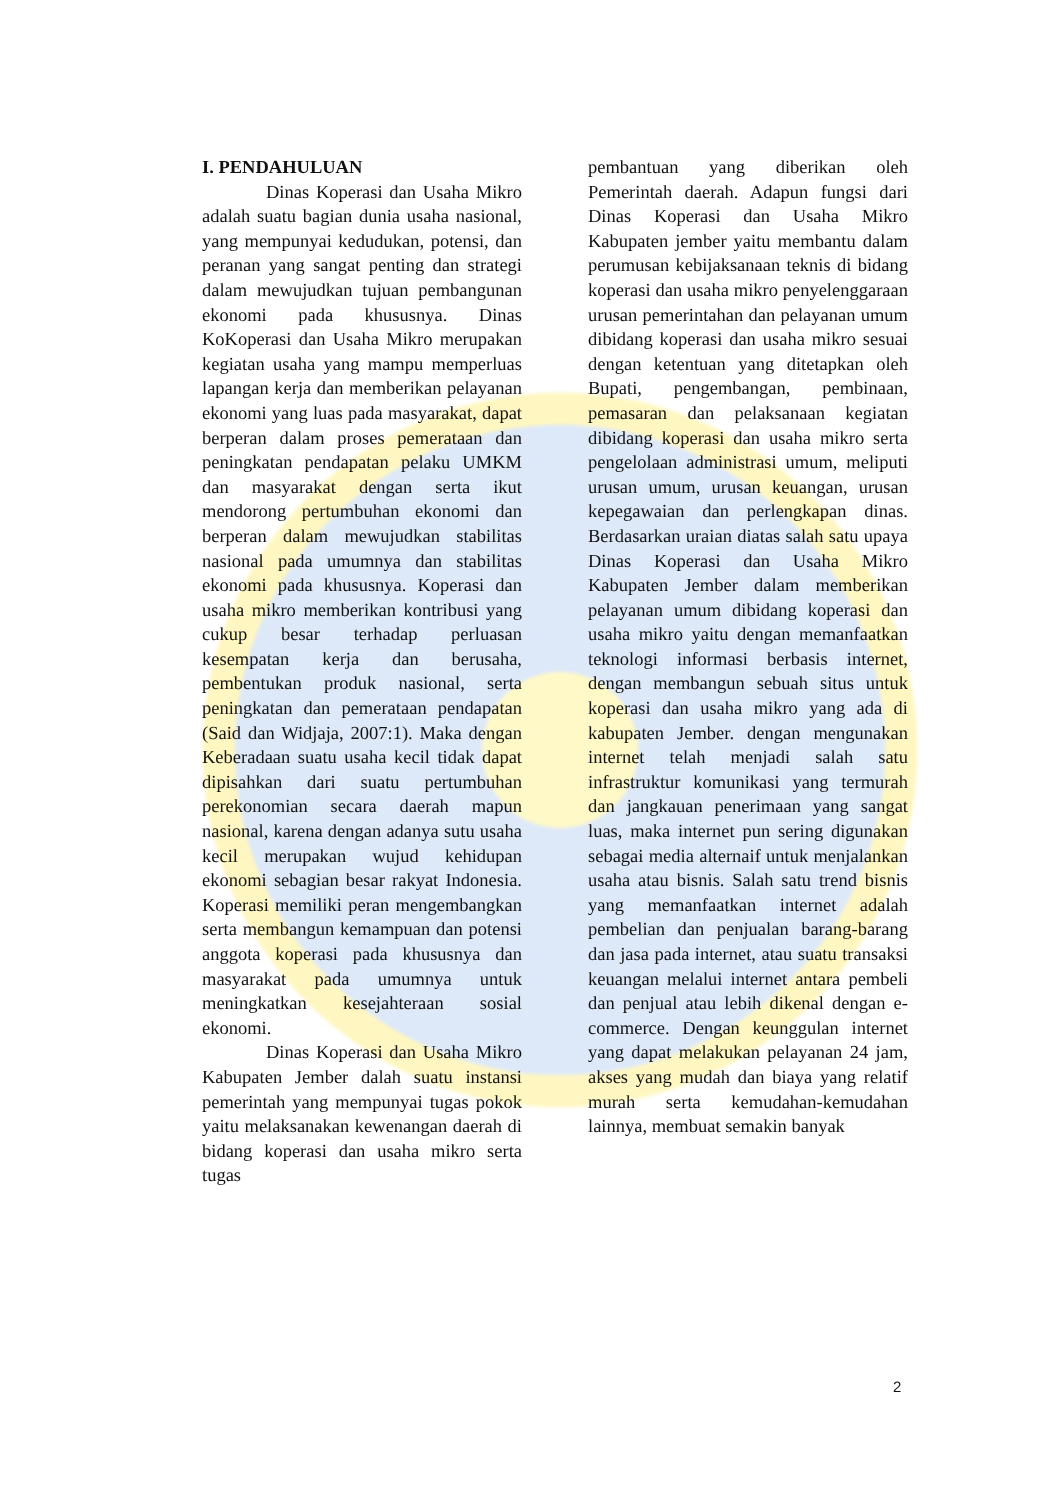I. PENDAHULUAN
Dinas Koperasi dan Usaha Mikro adalah suatu bagian dunia usaha nasional, yang mempunyai kedudukan, potensi, dan peranan yang sangat penting dan strategi dalam mewujudkan tujuan pembangunan ekonomi pada khususnya. Dinas KoKoperasi dan Usaha Mikro merupakan kegiatan usaha yang mampu memperluas lapangan kerja dan memberikan pelayanan ekonomi yang luas pada masyarakat, dapat berperan dalam proses pemerataan dan peningkatan pendapatan pelaku UMKM dan masyarakat dengan serta ikut mendorong pertumbuhan ekonomi dan berperan dalam mewujudkan stabilitas nasional pada umumnya dan stabilitas ekonomi pada khususnya. Koperasi dan usaha mikro memberikan kontribusi yang cukup besar terhadap perluasan kesempatan kerja dan berusaha, pembentukan produk nasional, serta peningkatan dan pemerataan pendapatan (Said dan Widjaja, 2007:1). Maka dengan Keberadaan suatu usaha kecil tidak dapat dipisahkan dari suatu pertumbuhan perekonomian secara daerah mapun nasional, karena dengan adanya sutu usaha kecil merupakan wujud kehidupan ekonomi sebagian besar rakyat Indonesia. Koperasi memiliki peran mengembangkan serta membangun kemampuan dan potensi anggota koperasi pada khususnya dan masyarakat pada umumnya untuk meningkatkan kesejahteraan sosial ekonomi.
Dinas Koperasi dan Usaha Mikro Kabupaten Jember dalah suatu instansi pemerintah yang mempunyai tugas pokok yaitu melaksanakan kewenangan daerah di bidang koperasi dan usaha mikro serta tugas
pembantuan yang diberikan oleh Pemerintah daerah. Adapun fungsi dari Dinas Koperasi dan Usaha Mikro Kabupaten jember yaitu membantu dalam perumusan kebijaksanaan teknis di bidang koperasi dan usaha mikro penyelenggaraan urusan pemerintahan dan pelayanan umum dibidang koperasi dan usaha mikro sesuai dengan ketentuan yang ditetapkan oleh Bupati, pengembangan, pembinaan, pemasaran dan pelaksanaan kegiatan dibidang koperasi dan usaha mikro serta pengelolaan administrasi umum, meliputi urusan umum, urusan keuangan, urusan kepegawaian dan perlengkapan dinas. Berdasarkan uraian diatas salah satu upaya Dinas Koperasi dan Usaha Mikro Kabupaten Jember dalam memberikan pelayanan umum dibidang koperasi dan usaha mikro yaitu dengan memanfaatkan teknologi informasi berbasis internet, dengan membangun sebuah situs untuk koperasi dan usaha mikro yang ada di kabupaten Jember. dengan mengunakan internet telah menjadi salah satu infrastruktur komunikasi yang termurah dan jangkauan penerimaan yang sangat luas, maka internet pun sering digunakan sebagai media alternaif untuk menjalankan usaha atau bisnis. Salah satu trend bisnis yang memanfaatkan internet adalah pembelian dan penjualan barang-barang dan jasa pada internet, atau suatu transaksi keuangan melalui internet antara pembeli dan penjual atau lebih dikenal dengan e-commerce. Dengan keunggulan internet yang dapat melakukan pelayanan 24 jam, akses yang mudah dan biaya yang relatif murah serta kemudahan-kemudahan lainnya, membuat semakin banyak
2